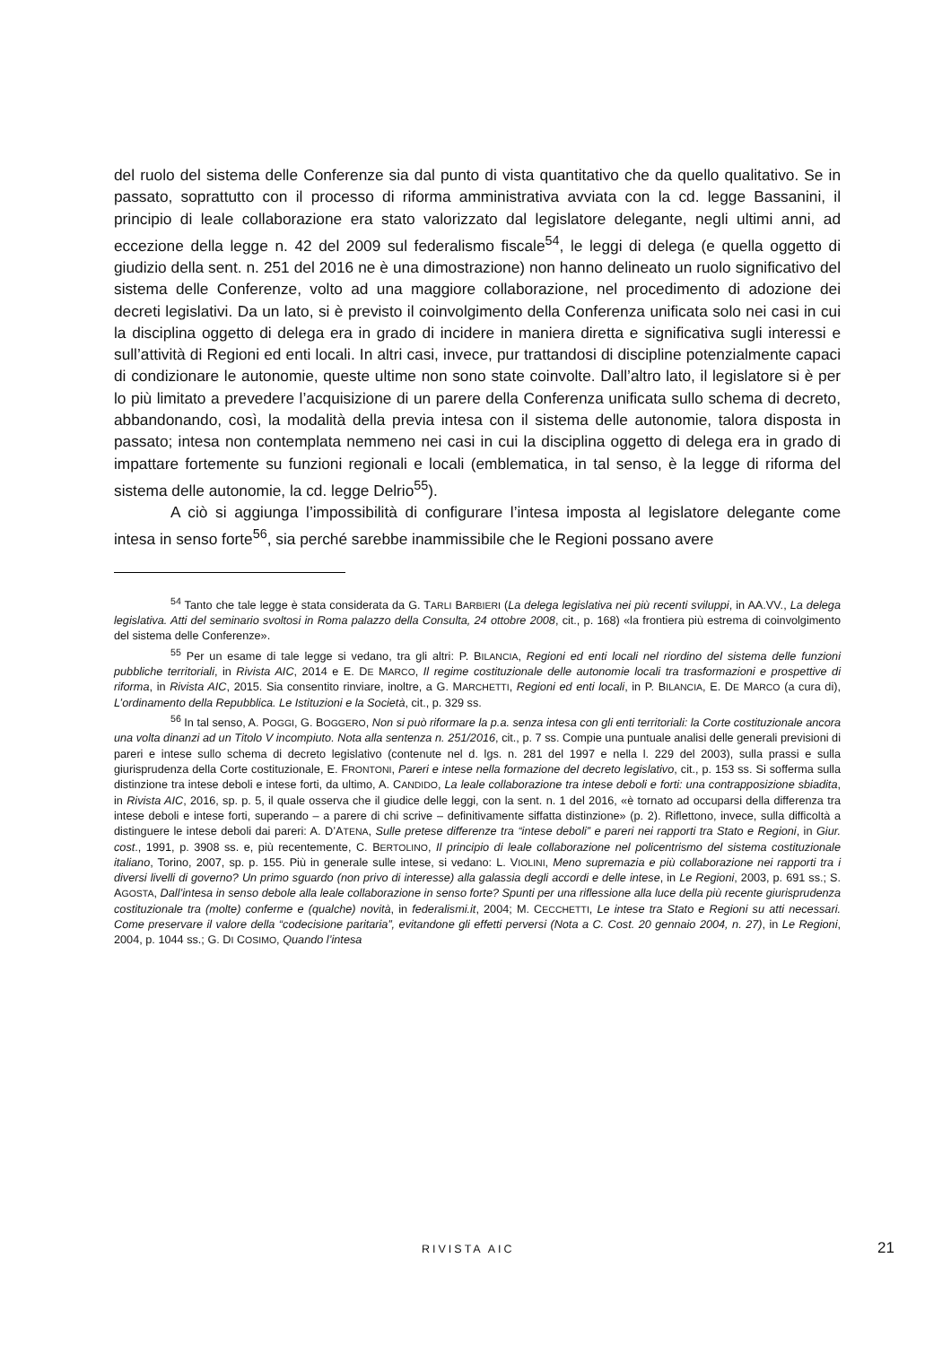del ruolo del sistema delle Conferenze sia dal punto di vista quantitativo che da quello qualitativo. Se in passato, soprattutto con il processo di riforma amministrativa avviata con la cd. legge Bassanini, il principio di leale collaborazione era stato valorizzato dal legislatore delegante, negli ultimi anni, ad eccezione della legge n. 42 del 2009 sul federalismo fiscale<sup>54</sup>, le leggi di delega (e quella oggetto di giudizio della sent. n. 251 del 2016 ne è una dimostrazione) non hanno delineato un ruolo significativo del sistema delle Conferenze, volto ad una maggiore collaborazione, nel procedimento di adozione dei decreti legislativi. Da un lato, si è previsto il coinvolgimento della Conferenza unificata solo nei casi in cui la disciplina oggetto di delega era in grado di incidere in maniera diretta e significativa sugli interessi e sull’attività di Regioni ed enti locali. In altri casi, invece, pur trattandosi di discipline potenzialmente capaci di condizionare le autonomie, queste ultime non sono state coinvolte. Dall’altro lato, il legislatore si è per lo più limitato a prevedere l’acquisizione di un parere della Conferenza unificata sullo schema di decreto, abbandonando, così, la modalità della previa intesa con il sistema delle autonomie, talora disposta in passato; intesa non contemplata nemmeno nei casi in cui la disciplina oggetto di delega era in grado di impattare fortemente su funzioni regionali e locali (emblematica, in tal senso, è la legge di riforma del sistema delle autonomie, la cd. legge Delrio<sup>55</sup>).
A ciò si aggiunga l’impossibilità di configurare l’intesa imposta al legislatore delegante come intesa in senso forte<sup>56</sup>, sia perché sarebbe inammissibile che le Regioni possano avere
<sup>54</sup> Tanto che tale legge è stata considerata da G. TARLI BARBIERI (La delega legislativa nei più recenti sviluppi, in AA.VV., La delega legislativa. Atti del seminario svoltosi in Roma palazzo della Consulta, 24 ottobre 2008, cit., p. 168) «la frontiera più estrema di coinvolgimento del sistema delle Conferenze».
<sup>55</sup> Per un esame di tale legge si vedano, tra gli altri: P. BILANCIA, Regioni ed enti locali nel riordino del sistema delle funzioni pubbliche territoriali, in Rivista AIC, 2014 e E. DE MARCO, Il regime costituzionale delle autonomie locali tra trasformazioni e prospettive di riforma, in Rivista AIC, 2015. Sia consentito rinviare, inoltre, a G. MARCHETTI, Regioni ed enti locali, in P. BILANCIA, E. DE MARCO (a cura di), L’ordinamento della Repubblica. Le Istituzioni e la Società, cit., p. 329 ss.
<sup>56</sup> In tal senso, A. POGGI, G. BOGGERO, Non si può riformare la p.a. senza intesa con gli enti territoriali: la Corte costituzionale ancora una volta dinanzi ad un Titolo V incompiuto. Nota alla sentenza n. 251/2016, cit., p. 7 ss. Compie una puntuale analisi delle generali previsioni di pareri e intese sullo schema di decreto legislativo (contenute nel d. lgs. n. 281 del 1997 e nella l. 229 del 2003), sulla prassi e sulla giurisprudenza della Corte costituzionale, E. FRONTONI, Pareri e intese nella formazione del decreto legislativo, cit., p. 153 ss. Si sofferma sulla distinzione tra intese deboli e intese forti, da ultimo, A. CANDIDO, La leale collaborazione tra intese deboli e forti: una contrapposizione sbiadita, in Rivista AIC, 2016, sp. p. 5, il quale osserva che il giudice delle leggi, con la sent. n. 1 del 2016, «è tornato ad occuparsi della differenza tra intese deboli e intese forti, superando – a parere di chi scrive – definitivamente siffatta distinzione» (p. 2). Riflettono, invece, sulla difficoltà a distinguere le intese deboli dai pareri: A. D’ATENA, Sulle pretese differenze tra “intese deboli” e pareri nei rapporti tra Stato e Regioni, in Giur. cost., 1991, p. 3908 ss. e, più recentemente, C. BERTOLINO, Il principio di leale collaborazione nel policentrismo del sistema costituzionale italiano, Torino, 2007, sp. p. 155. Più in generale sulle intese, si vedano: L. VIOLINI, Meno supremazia e più collaborazione nei rapporti tra i diversi livelli di governo? Un primo sguardo (non privo di interesse) alla galassia degli accordi e delle intese, in Le Regioni, 2003, p. 691 ss.; S. AGOSTA, Dall’intesa in senso debole alla leale collaborazione in senso forte? Spunti per una riflessione alla luce della più recente giurisprudenza costituzionale tra (molte) conferme e (qualche) novità, in federalismi.it, 2004; M. CECCHETTI, Le intese tra Stato e Regioni su atti necessari. Come preservare il valore della “codecisione paritaria”, evitandone gli effetti perversi (Nota a C. Cost. 20 gennaio 2004, n. 27), in Le Regioni, 2004, p. 1044 ss.; G. DI COSIMO, Quando l’intesa
RIVISTA AIC 21